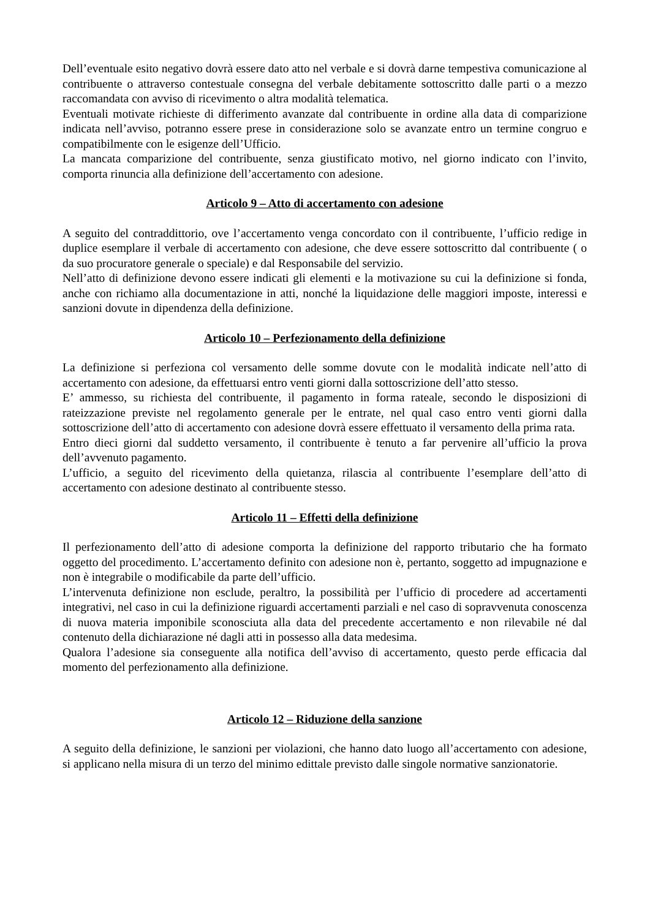Dell’eventuale esito negativo dovrà essere dato atto nel verbale e si dovrà darne tempestiva comunicazione al contribuente o attraverso contestuale consegna del verbale debitamente sottoscritto dalle parti o a mezzo raccomandata con avviso di ricevimento o altra modalità telematica.
Eventuali motivate richieste di differimento avanzate dal contribuente in ordine alla data di comparizione indicata nell’avviso, potranno essere prese in considerazione solo se avanzate entro un termine congruo e compatibilmente con le esigenze dell’Ufficio.
La mancata comparizione del contribuente, senza giustificato motivo, nel giorno indicato con l’invito, comporta rinuncia alla definizione dell’accertamento con adesione.
Articolo 9 – Atto di accertamento con adesione
A seguito del contraddittorio, ove l’accertamento venga concordato con il contribuente, l’ufficio redige in duplice esemplare il verbale di accertamento con adesione, che deve essere sottoscritto dal contribuente ( o da suo procuratore generale o speciale) e dal Responsabile del servizio.
Nell’atto di definizione devono essere indicati gli elementi e la motivazione su cui la definizione si fonda, anche con richiamo alla documentazione in atti, nonché la liquidazione delle maggiori imposte, interessi e sanzioni dovute in dipendenza della definizione.
Articolo 10 – Perfezionamento della definizione
La definizione si perfeziona col versamento delle somme dovute con le modalità indicate nell’atto di accertamento con adesione, da effettuarsi entro venti giorni dalla sottoscrizione dell’atto stesso.
E’ ammesso, su richiesta del contribuente, il pagamento in forma rateale, secondo le disposizioni di rateizzazione previste nel regolamento generale per le entrate, nel qual caso entro venti giorni dalla sottoscrizione dell’atto di accertamento con adesione dovrà essere effettuato il versamento della prima rata.
Entro dieci giorni dal suddetto versamento, il contribuente è tenuto a far pervenire all’ufficio la prova dell’avvenuto pagamento.
L’ufficio, a seguito del ricevimento della quietanza, rilascia al contribuente l’esemplare dell’atto di accertamento con adesione destinato al contribuente stesso.
Articolo 11 – Effetti della definizione
Il perfezionamento dell’atto di adesione comporta la definizione del rapporto tributario che ha formato oggetto del procedimento. L’accertamento definito con adesione non è, pertanto, soggetto ad impugnazione e non è integrabile o modificabile da parte dell’ufficio.
L’intervenuta definizione non esclude, peraltro, la possibilità per l’ufficio di procedere ad accertamenti integrativi, nel caso in cui la definizione riguardi accertamenti parziali e nel caso di sopravvenuta conoscenza di nuova materia imponibile sconosciuta alla data del precedente accertamento e non rilevabile né dal contenuto della dichiarazione né dagli atti in possesso alla data medesima.
Qualora l’adesione sia conseguente alla notifica dell’avviso di accertamento, questo perde efficacia dal momento del perfezionamento alla definizione.
Articolo 12 – Riduzione della sanzione
A seguito della definizione, le sanzioni per violazioni, che hanno dato luogo all’accertamento con adesione, si applicano nella misura di un terzo del minimo edittale previsto dalle singole normative sanzionatorie.